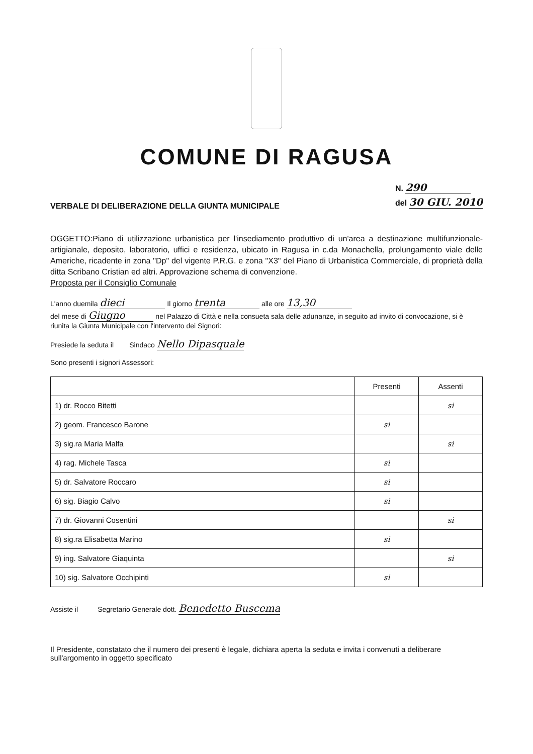COMUNE DI RAGUSA
VERBALE DI DELIBERAZIONE DELLA GIUNTA MUNICIPALE
N. 290
del 30 GIU. 2010
OGGETTO:Piano di utilizzazione urbanistica per l'insediamento produttivo di un'area a destinazione multifunzionale-artigianale, deposito, laboratorio, uffici e residenza, ubicato in Ragusa in c.da Monachella, prolungamento viale delle Americhe, ricadente in zona "Dp" del vigente P.R.G. e zona "X3" del Piano di Urbanistica Commerciale, di proprietà della ditta Scribano Cristian ed altri. Approvazione schema di convenzione.
Proposta per il Consiglio Comunale
L'anno duemila dieci Il giorno trenta alle ore 13,30
del mese di Giugno nel Palazzo di Città e nella consueta sala delle adunanze, in seguito ad invito di convocazione, si è riunita la Giunta Municipale con l'intervento dei Signori:
Presiede la seduta il Sindaco Nello Dipasquale
Sono presenti i signori Assessori:
| | Presenti | Assenti |
| --- | --- | --- |
| 1) dr. Rocco Bitetti | | si |
| 2) geom. Francesco Barone | si | |
| 3) sig.ra Maria Malfa | | si |
| 4) rag. Michele Tasca | si | |
| 5) dr. Salvatore Roccaro | si | |
| 6) sig. Biagio Calvo | si | |
| 7) dr. Giovanni Cosentini | | si |
| 8) sig.ra Elisabetta Marino | si | |
| 9) ing. Salvatore Giaquinta | | si |
| 10) sig. Salvatore Occhipinti | si | |
Assiste il Segretario Generale dott. Benedetto Buscema
Il Presidente, constatato che il numero dei presenti è legale, dichiara aperta la seduta e invita i convenuti a deliberare sull'argomento in oggetto specificato